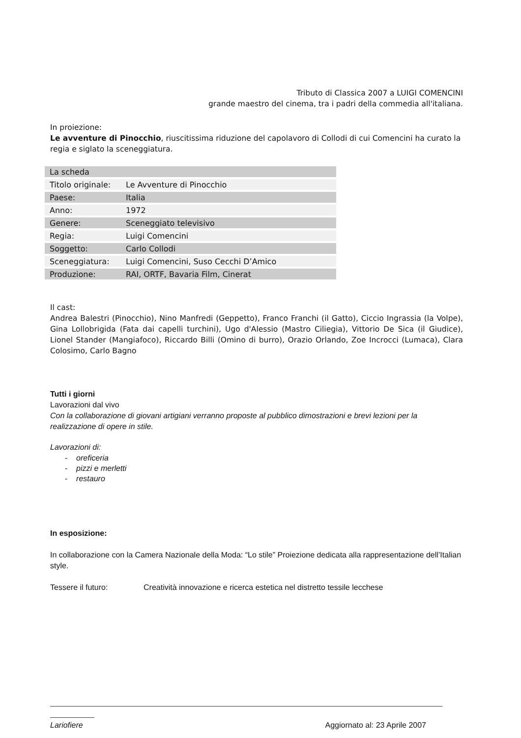Tributo di Classica 2007 a LUIGI COMENCINI
grande maestro del cinema, tra i padri della commedia all'italiana.
In proiezione:
Le avventure di Pinocchio, riuscitissima riduzione del capolavoro di Collodi di cui Comencini ha curato la regia e siglato la sceneggiatura.
| La scheda | |
| Titolo originale: | Le Avventure di Pinocchio |
| Paese: | Italia |
| Anno: | 1972 |
| Genere: | Sceneggiato televisivo |
| Regia: | Luigi Comencini |
| Soggetto: | Carlo Collodi |
| Sceneggiatura: | Luigi Comencini, Suso Cecchi D’Amico |
| Produzione: | RAI, ORTF, Bavaria Film, Cinerat |
Il cast:
Andrea Balestri (Pinocchio), Nino Manfredi (Geppetto), Franco Franchi (il Gatto), Ciccio Ingrassia (la Volpe), Gina Lollobrigida (Fata dai capelli turchini), Ugo d'Alessio (Mastro Ciliegia), Vittorio De Sica (il Giudice), Lionel Stander (Mangiafoco), Riccardo Billi (Omino di burro), Orazio Orlando, Zoe Incrocci (Lumaca), Clara Colosimo, Carlo Bagno
Tutti i giorni
Lavorazioni dal vivo
Con la collaborazione di giovani artigiani verranno proposte al pubblico dimostrazioni e brevi lezioni per la realizzazione di opere in stile.
Lavorazioni di:
- oreficeria
- pizzi e merletti
- restauro
In esposizione:
In collaborazione con la Camera Nazionale della Moda: “Lo stile” Proiezione dedicata alla rappresentazione dell’Italian style.
Tessere il futuro: Creatività innovazione e ricerca estetica nel distretto tessile lecchese
Lariofiere Aggiornato al: 23 Aprile 2007